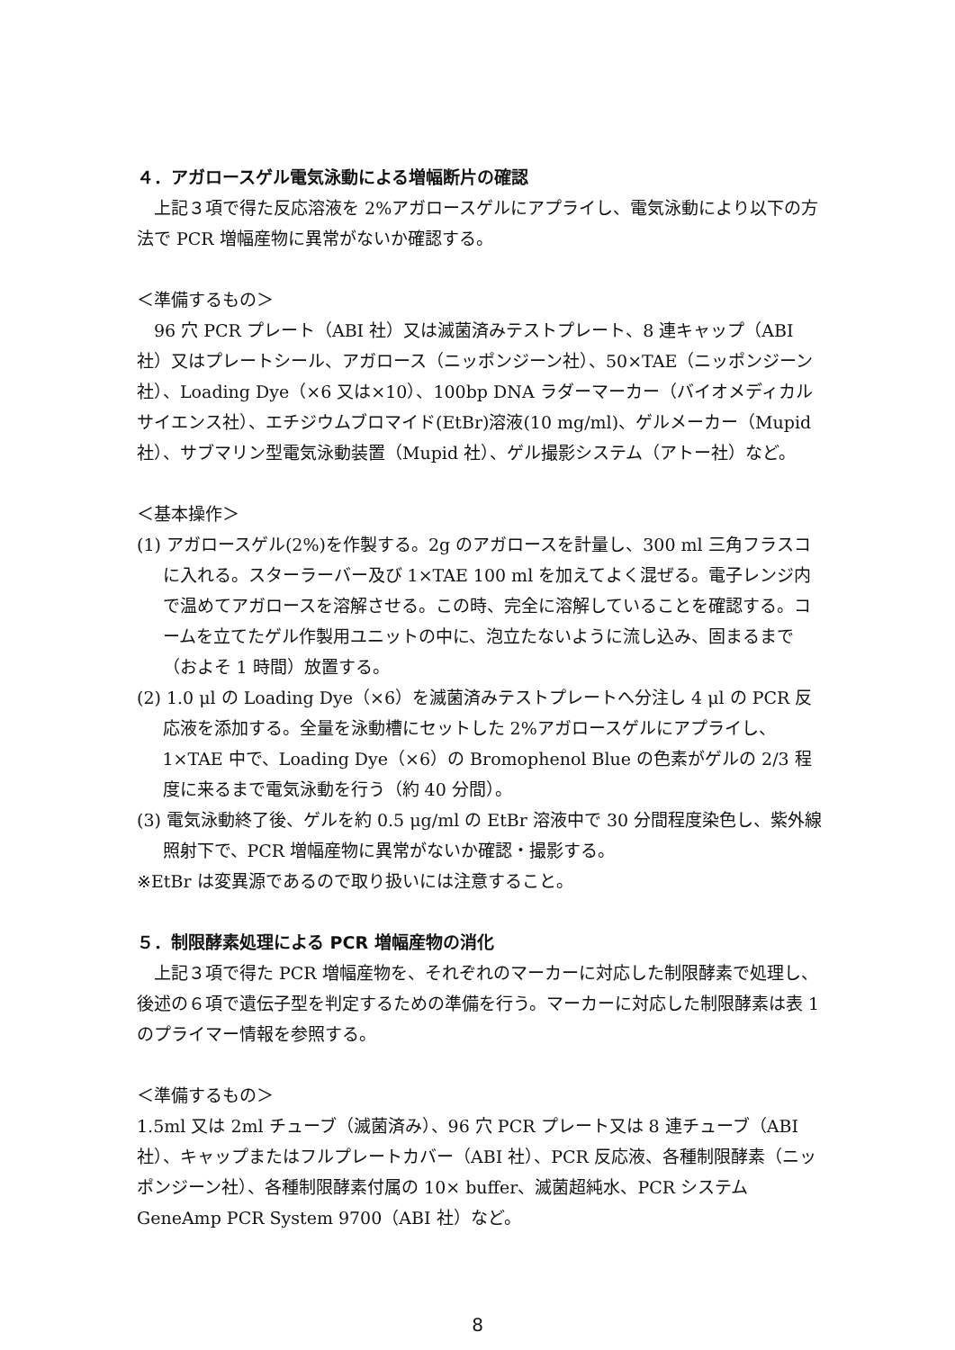４．アガロースゲル電気泳動による増幅断片の確認
上記３項で得た反応溶液を 2%アガロースゲルにアプライし、電気泳動により以下の方法で PCR 増幅産物に異常がないか確認する。
＜準備するもの＞
96 穴 PCR プレート（ABI 社）又は滅菌済みテストプレート、8 連キャップ（ABI 社）又はプレートシール、アガロース（ニッポンジーン社）、50×TAE（ニッポンジーン社）、Loading Dye（×6 又は×10）、100bp DNA ラダーマーカー（バイオメディカルサイエンス社）、エチジウムブロマイド(EtBr)溶液(10 mg/ml)、ゲルメーカー（Mupid 社）、サブマリン型電気泳動装置（Mupid 社）、ゲル撮影システム（アトー社）など。
＜基本操作＞
(1) アガロースゲル(2%)を作製する。2g のアガロースを計量し、300 ml 三角フラスコに入れる。スターラーバー及び 1×TAE 100 ml を加えてよく混ぜる。電子レンジ内で温めてアガロースを溶解させる。この時、完全に溶解していることを確認する。コームを立てたゲル作製用ユニットの中に、泡立たないように流し込み、固まるまで（およそ 1 時間）放置する。
(2) 1.0 μl の Loading Dye（×6）を滅菌済みテストプレートへ分注し 4 μl の PCR 反応液を添加する。全量を泳動槽にセットした 2%アガロースゲルにアプライし、1×TAE 中で、Loading Dye（×6）の Bromophenol Blue の色素がゲルの 2/3 程度に来るまで電気泳動を行う（約 40 分間）。
(3) 電気泳動終了後、ゲルを約 0.5 μg/ml の EtBr 溶液中で 30 分間程度染色し、紫外線照射下で、PCR 増幅産物に異常がないか確認・撮影する。
※EtBr は変異源であるので取り扱いには注意すること。
５．制限酵素処理による PCR 増幅産物の消化
上記３項で得た PCR 増幅産物を、それぞれのマーカーに対応した制限酵素で処理し、後述の６項で遺伝子型を判定するための準備を行う。マーカーに対応した制限酵素は表 1 のプライマー情報を参照する。
＜準備するもの＞
1.5ml 又は 2ml チューブ（滅菌済み）、96 穴 PCR プレート又は 8 連チューブ（ABI 社）、キャップまたはフルプレートカバー（ABI 社）、PCR 反応液、各種制限酵素（ニッポンジーン社）、各種制限酵素付属の 10× buffer、滅菌超純水、PCR システム GeneAmp PCR System 9700（ABI 社）など。
8